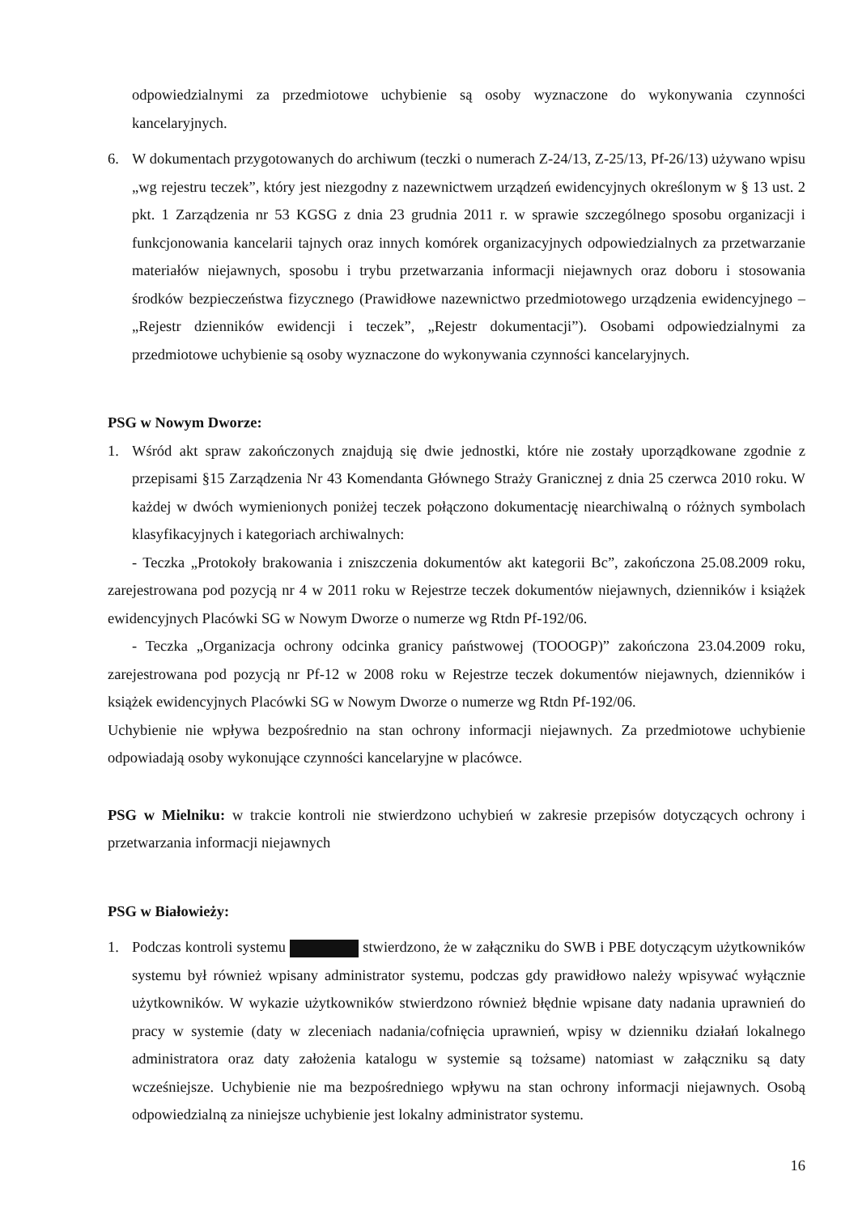odpowiedzialnymi za przedmiotowe uchybienie są osoby wyznaczone do wykonywania czynności kancelaryjnych.
6. W dokumentach przygotowanych do archiwum (teczki o numerach Z-24/13, Z-25/13, Pf-26/13) używano wpisu „wg rejestru teczek”, który jest niezgodny z nazewnictwem urządzeń ewidencyjnych określonym w § 13 ust. 2 pkt. 1 Zarządzenia nr 53 KGSG z dnia 23 grudnia 2011 r. w sprawie szczególnego sposobu organizacji i funkcjonowania kancelarii tajnych oraz innych komórek organizacyjnych odpowiedzialnych za przetwarzanie materiałów niejawnych, sposobu i trybu przetwarzania informacji niejawnych oraz doboru i stosowania środków bezpieczeństwa fizycznego (Prawidłowe nazewnictwo przedmiotowego urządzenia ewidencyjnego – „Rejestr dzienników ewidencji i teczek”, „Rejestr dokumentacji”). Osobami odpowiedzialnymi za przedmiotowe uchybienie są osoby wyznaczone do wykonywania czynności kancelaryjnych.
PSG w Nowym Dworze:
1. Wśród akt spraw zakończonych znajdują się dwie jednostki, które nie zostały uporządkowane zgodnie z przepisami §15 Zarządzenia Nr 43 Komendanta Głównego Straży Granicznej z dnia 25 czerwca 2010 roku. W każdej w dwóch wymienionych poniżej teczek połączono dokumentację niearchiwalną o różnych symbolach klasyfikacyjnych i kategoriach archiwalnych:
- Teczka „Protokoły brakowania i zniszczenia dokumentów akt kategorii Bc”, zakończona 25.08.2009 roku, zarejestrowana pod pozycją nr 4 w 2011 roku w Rejestrze teczek dokumentów niejawnych, dzienników i książek ewidencyjnych Placówki SG w Nowym Dworze o numerze wg Rtdn Pf-192/06.
- Teczka „Organizacja ochrony odcinka granicy państwowej (TOOOGP)” zakończona 23.04.2009 roku, zarejestrowana pod pozycją nr Pf-12 w 2008 roku w Rejestrze teczek dokumentów niejawnych, dzienników i książek ewidencyjnych Placówki SG w Nowym Dworze o numerze wg Rtdn Pf-192/06.
Uchybienie nie wpływa bezpośrednio na stan ochrony informacji niejawnych. Za przedmiotowe uchybienie odpowiadają osoby wykonujące czynności kancelaryjne w placówce.
PSG w Mielniku: w trakcie kontroli nie stwierdzono uchybień w zakresie przepisów dotyczących ochrony i przetwarzania informacji niejawnych
PSG w Białowieży:
1. Podczas kontroli systemu stwierdzono, że w załączniku do SWB i PBE dotyczącym użytkowników systemu był również wpisany administrator systemu, podczas gdy prawidłowo należy wpisywać wyłącznie użytkowników. W wykazie użytkowników stwierdzono również błędnie wpisane daty nadania uprawnień do pracy w systemie (daty w zleceniach nadania/cofnięcia uprawnień, wpisy w dzienniku działań lokalnego administratora oraz daty założenia katalogu w systemie są tożsame) natomiast w załączniku są daty wcześniejsze. Uchybienie nie ma bezpośredniego wpływu na stan ochrony informacji niejawnych. Osobą odpowiedzialną za niniejsze uchybienie jest lokalny administrator systemu.
16